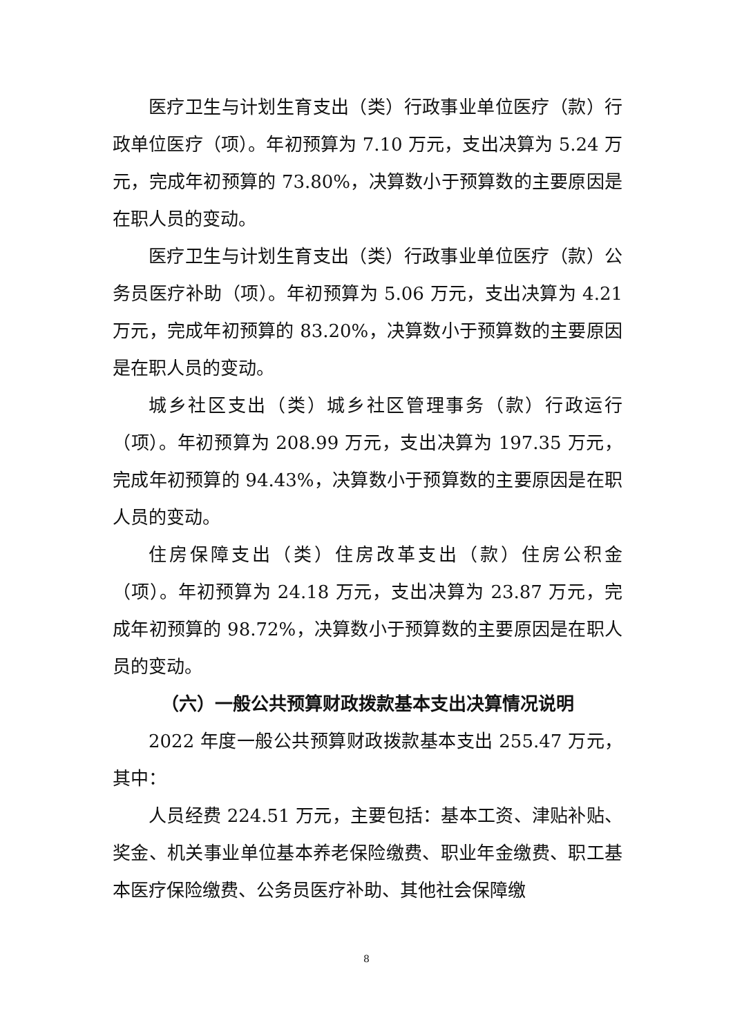医疗卫生与计划生育支出（类）行政事业单位医疗（款）行政单位医疗（项）。年初预算为 7.10 万元，支出决算为 5.24 万元，完成年初预算的 73.80%，决算数小于预算数的主要原因是在职人员的变动。
医疗卫生与计划生育支出（类）行政事业单位医疗（款）公务员医疗补助（项）。年初预算为 5.06 万元，支出决算为 4.21 万元，完成年初预算的 83.20%，决算数小于预算数的主要原因是在职人员的变动。
城乡社区支出（类）城乡社区管理事务（款）行政运行（项）。年初预算为 208.99 万元，支出决算为 197.35 万元，完成年初预算的 94.43%，决算数小于预算数的主要原因是在职人员的变动。
住房保障支出（类）住房改革支出（款）住房公积金（项）。年初预算为 24.18 万元，支出决算为 23.87 万元，完成年初预算的 98.72%，决算数小于预算数的主要原因是在职人员的变动。
（六）一般公共预算财政拨款基本支出决算情况说明
2022 年度一般公共预算财政拨款基本支出 255.47 万元，其中：
人员经费 224.51 万元，主要包括：基本工资、津贴补贴、奖金、机关事业单位基本养老保险缴费、职业年金缴费、职工基本医疗保险缴费、公务员医疗补助、其他社会保障缴
8